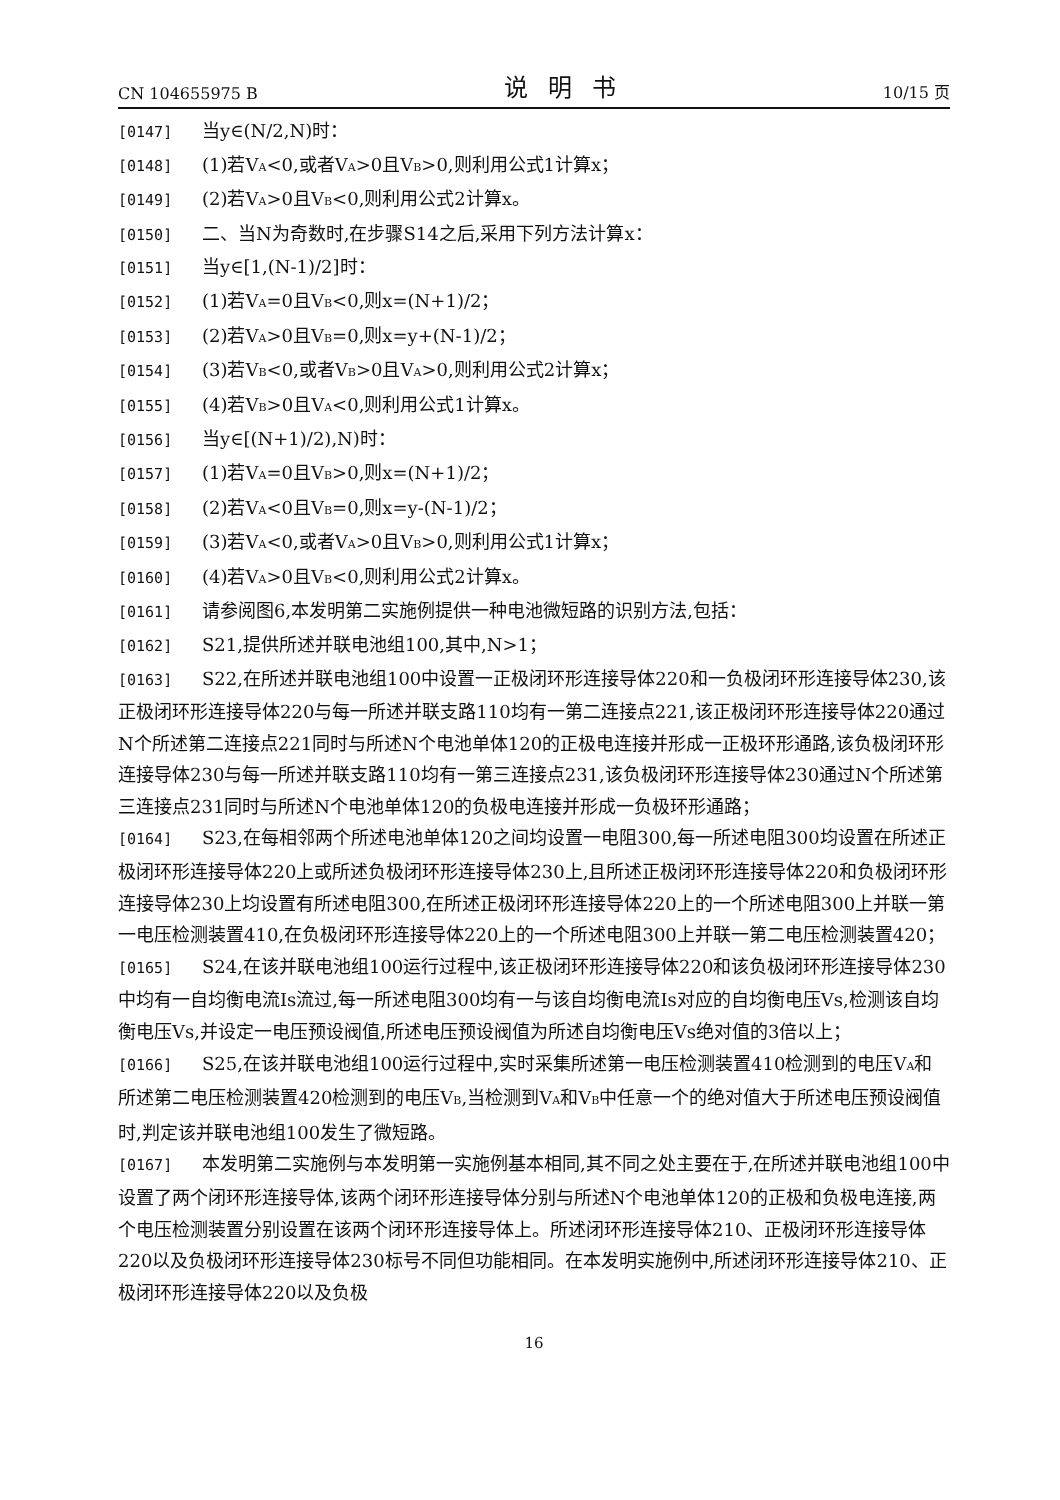CN 104655975 B 说明书 10/15 页
[0147] 当y∈(N/2,N)时：
[0148] (1)若V<sub>A</sub><0,或者V<sub>A</sub>>0且V<sub>B</sub>>0,则利用公式1计算x；
[0149] (2)若V<sub>A</sub>>0且V<sub>B</sub><0,则利用公式2计算x。
[0150] 二、当N为奇数时,在步骤S14之后,采用下列方法计算x：
[0151] 当y∈[1,(N-1)/2]时：
[0152] (1)若V<sub>A</sub>=0且V<sub>B</sub><0,则x=(N+1)/2；
[0153] (2)若V<sub>A</sub>>0且V<sub>B</sub>=0,则x=y+(N-1)/2；
[0154] (3)若V<sub>B</sub><0,或者V<sub>B</sub>>0且V<sub>A</sub>>0,则利用公式2计算x；
[0155] (4)若V<sub>B</sub>>0且V<sub>A</sub><0,则利用公式1计算x。
[0156] 当y∈[(N+1)/2),N)时：
[0157] (1)若V<sub>A</sub>=0且V<sub>B</sub>>0,则x=(N+1)/2；
[0158] (2)若V<sub>A</sub><0且V<sub>B</sub>=0,则x=y-(N-1)/2；
[0159] (3)若V<sub>A</sub><0,或者V<sub>A</sub>>0且V<sub>B</sub>>0,则利用公式1计算x；
[0160] (4)若V<sub>A</sub>>0且V<sub>B</sub><0,则利用公式2计算x。
[0161] 请参阅图6,本发明第二实施例提供一种电池微短路的识别方法,包括：
[0162] S21,提供所述并联电池组100,其中,N>1；
[0163] S22,在所述并联电池组100中设置一正极闭环形连接导体220和一负极闭环形连接导体230,该正极闭环形连接导体220与每一所述并联支路110均有一第二连接点221,该正极闭环形连接导体220通过N个所述第二连接点221同时与所述N个电池单体120的正极电连接并形成一正极环形通路,该负极闭环形连接导体230与每一所述并联支路110均有一第三连接点231,该负极闭环形连接导体230通过N个所述第三连接点231同时与所述N个电池单体120的负极电连接并形成一负极环形通路；
[0164] S23,在每相邻两个所述电池单体120之间均设置一电阻300,每一所述电阻300均设置在所述正极闭环形连接导体220上或所述负极闭环形连接导体230上,且所述正极闭环形连接导体220和负极闭环形连接导体230上均设置有所述电阻300,在所述正极闭环形连接导体220上的一个所述电阻300上并联一第一电压检测装置410,在负极闭环形连接导体220上的一个所述电阻300上并联一第二电压检测装置420；
[0165] S24,在该并联电池组100运行过程中,该正极闭环形连接导体220和该负极闭环形连接导体230中均有一自均衡电流Is流过,每一所述电阻300均有一与该自均衡电流Is对应的自均衡电压Vs,检测该自均衡电压Vs,并设定一电压预设阀值,所述电压预设阀值为所述自均衡电压Vs绝对值的3倍以上；
[0166] S25,在该并联电池组100运行过程中,实时采集所述第一电压检测装置410检测到的电压V<sub>A</sub>和所述第二电压检测装置420检测到的电压V<sub>B</sub>,当检测到V<sub>A</sub>和V<sub>B</sub>中任意一个的绝对值大于所述电压预设阀值时,判定该并联电池组100发生了微短路。
[0167] 本发明第二实施例与本发明第一实施例基本相同,其不同之处主要在于,在所述并联电池组100中设置了两个闭环形连接导体,该两个闭环形连接导体分别与所述N个电池单体120的正极和负极电连接,两个电压检测装置分别设置在该两个闭环形连接导体上。所述闭环形连接导体210、正极闭环形连接导体220以及负极闭环形连接导体230标号不同但功能相同。在本发明实施例中,所述闭环形连接导体210、正极闭环形连接导体220以及负极
16